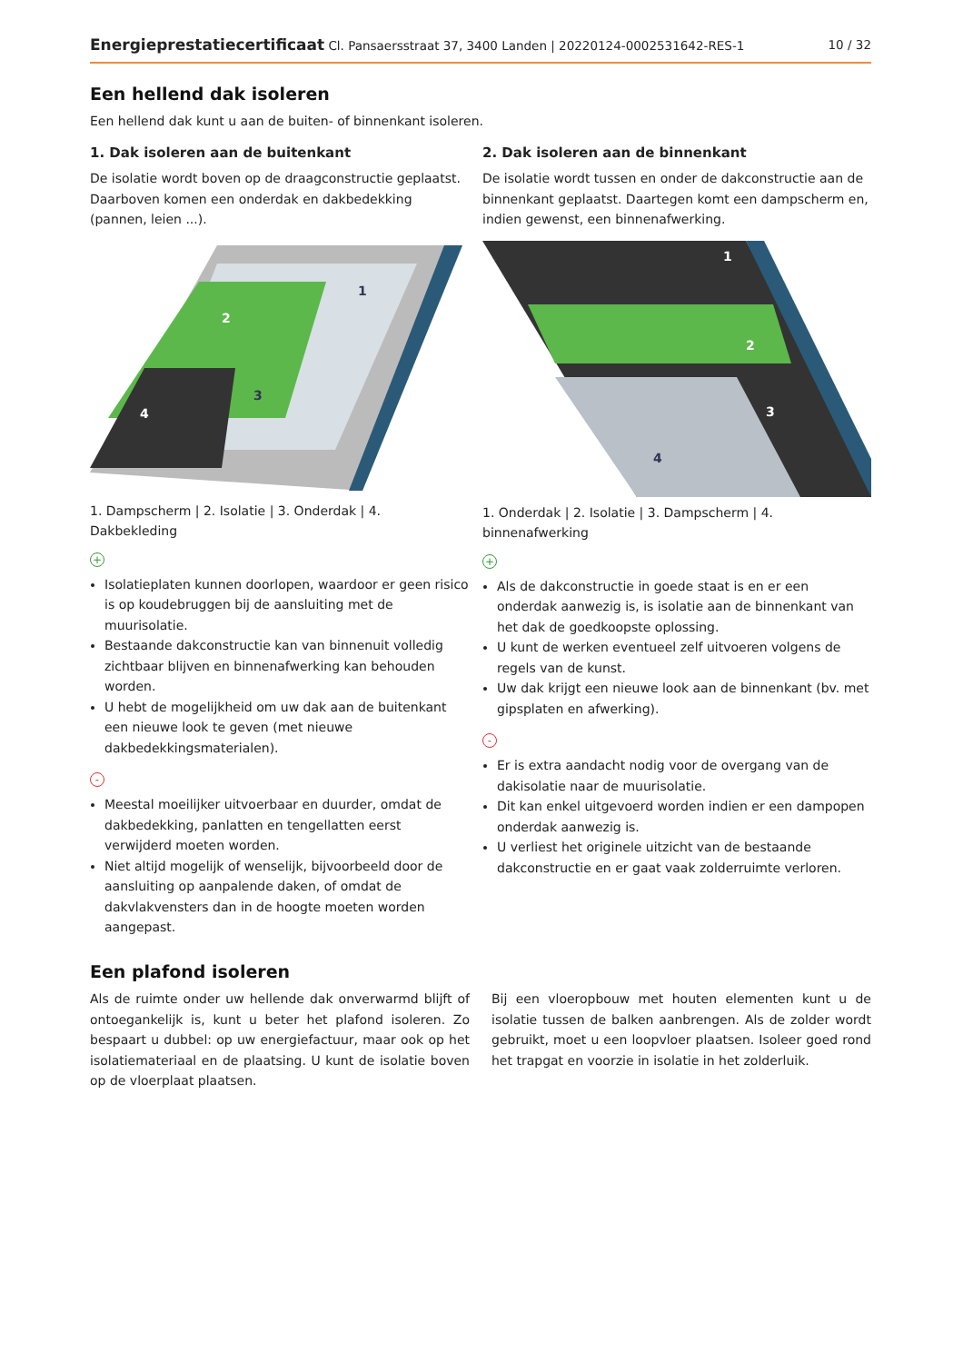Energieprestatiecertificaat Cl. Pansaersstraat 37, 3400 Landen | 20220124-0002531642-RES-1 10 / 32
Een hellend dak isoleren
Een hellend dak kunt u aan de buiten- of binnenkant isoleren.
1. Dak isoleren aan de buitenkant
De isolatie wordt boven op de draagconstructie geplaatst. Daarboven komen een onderdak en dakbedekking (pannen, leien ...).
1
2
3
4
1. Dampscherm | 2. Isolatie | 3. Onderdak | 4. Dakbekleding
+
Isolatieplaten kunnen doorlopen, waardoor er geen risico is op koudebruggen bij de aansluiting met de muurisolatie.
Bestaande dakconstructie kan van binnenuit volledig zichtbaar blijven en binnenafwerking kan behouden worden.
U hebt de mogelijkheid om uw dak aan de buitenkant een nieuwe look te geven (met nieuwe dakbedekkingsmaterialen).
-
Meestal moeilijker uitvoerbaar en duurder, omdat de dakbedekking, panlatten en tengellatten eerst verwijderd moeten worden.
Niet altijd mogelijk of wenselijk, bijvoorbeeld door de aansluiting op aanpalende daken, of omdat de dakvlakvensters dan in de hoogte moeten worden aangepast.
2. Dak isoleren aan de binnenkant
De isolatie wordt tussen en onder de dakconstructie aan de binnenkant geplaatst. Daartegen komt een dampscherm en, indien gewenst, een binnenafwerking.
1
2
3
4
1. Onderdak | 2. Isolatie | 3. Dampscherm | 4. binnenafwerking
+
Als de dakconstructie in goede staat is en er een onderdak aanwezig is, is isolatie aan de binnenkant van het dak de goedkoopste oplossing.
U kunt de werken eventueel zelf uitvoeren volgens de regels van de kunst.
Uw dak krijgt een nieuwe look aan de binnenkant (bv. met gipsplaten en afwerking).
-
Er is extra aandacht nodig voor de overgang van de dakisolatie naar de muurisolatie.
Dit kan enkel uitgevoerd worden indien er een dampopen onderdak aanwezig is.
U verliest het originele uitzicht van de bestaande dakconstructie en er gaat vaak zolderruimte verloren.
Een plafond isoleren
Als de ruimte onder uw hellende dak onverwarmd blijft of ontoegankelijk is, kunt u beter het plafond isoleren. Zo bespaart u dubbel: op uw energiefactuur, maar ook op het isolatiemateriaal en de plaatsing. U kunt de isolatie boven op de vloerplaat plaatsen.
Bij een vloeropbouw met houten elementen kunt u de isolatie tussen de balken aanbrengen. Als de zolder wordt gebruikt, moet u een loopvloer plaatsen. Isoleer goed rond het trapgat en voorzie in isolatie in het zolderluik.